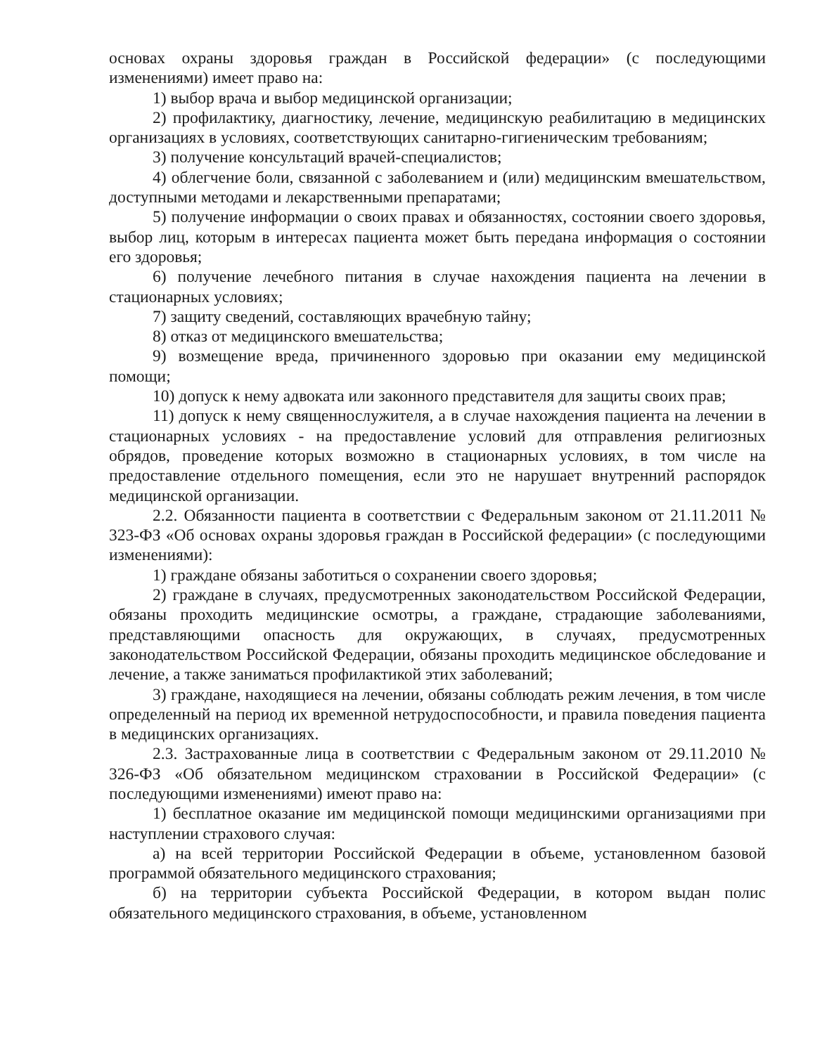основах охраны здоровья граждан в Российской федерации» (с последующими изменениями) имеет право на:
1) выбор врача и выбор медицинской организации;
2) профилактику, диагностику, лечение, медицинскую реабилитацию в медицинских организациях в условиях, соответствующих санитарно-гигиеническим требованиям;
3) получение консультаций врачей-специалистов;
4) облегчение боли, связанной с заболеванием и (или) медицинским вмешательством, доступными методами и лекарственными препаратами;
5) получение информации о своих правах и обязанностях, состоянии своего здоровья, выбор лиц, которым в интересах пациента может быть передана информация о состоянии его здоровья;
6) получение лечебного питания в случае нахождения пациента на лечении в стационарных условиях;
7) защиту сведений, составляющих врачебную тайну;
8) отказ от медицинского вмешательства;
9) возмещение вреда, причиненного здоровью при оказании ему медицинской помощи;
10) допуск к нему адвоката или законного представителя для защиты своих прав;
11) допуск к нему священнослужителя, а в случае нахождения пациента на лечении в стационарных условиях - на предоставление условий для отправления религиозных обрядов, проведение которых возможно в стационарных условиях, в том числе на предоставление отдельного помещения, если это не нарушает внутренний распорядок медицинской организации.
2.2. Обязанности пациента в соответствии с Федеральным законом от 21.11.2011 № 323-ФЗ «Об основах охраны здоровья граждан в Российской федерации» (с последующими изменениями):
1) граждане обязаны заботиться о сохранении своего здоровья;
2) граждане в случаях, предусмотренных законодательством Российской Федерации, обязаны проходить медицинские осмотры, а граждане, страдающие заболеваниями, представляющими опасность для окружающих, в случаях, предусмотренных законодательством Российской Федерации, обязаны проходить медицинское обследование и лечение, а также заниматься профилактикой этих заболеваний;
3) граждане, находящиеся на лечении, обязаны соблюдать режим лечения, в том числе определенный на период их временной нетрудоспособности, и правила поведения пациента в медицинских организациях.
2.3. Застрахованные лица в соответствии с Федеральным законом от 29.11.2010 № 326-ФЗ «Об обязательном медицинском страховании в Российской Федерации» (с последующими изменениями) имеют право на:
1) бесплатное оказание им медицинской помощи медицинскими организациями при наступлении страхового случая:
а) на всей территории Российской Федерации в объеме, установленном базовой программой обязательного медицинского страхования;
б) на территории субъекта Российской Федерации, в котором выдан полис обязательного медицинского страхования, в объеме, установленном